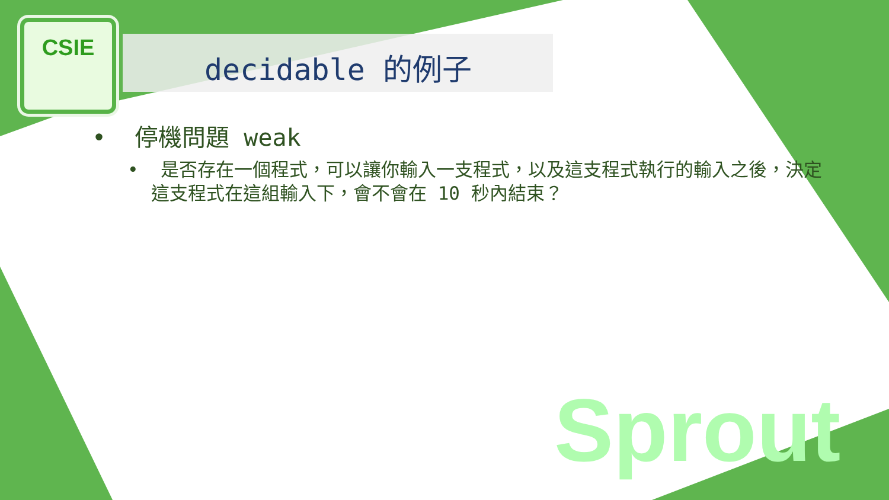CSIE
decidable 的例子
• 停機問題 weak
• 是否存在一個程式，可以讓你輸入一支程式，以及這支程式執行的輸入之後，決定這支程式在這組輸入下，會不會在 10 秒內結束？
Sprout